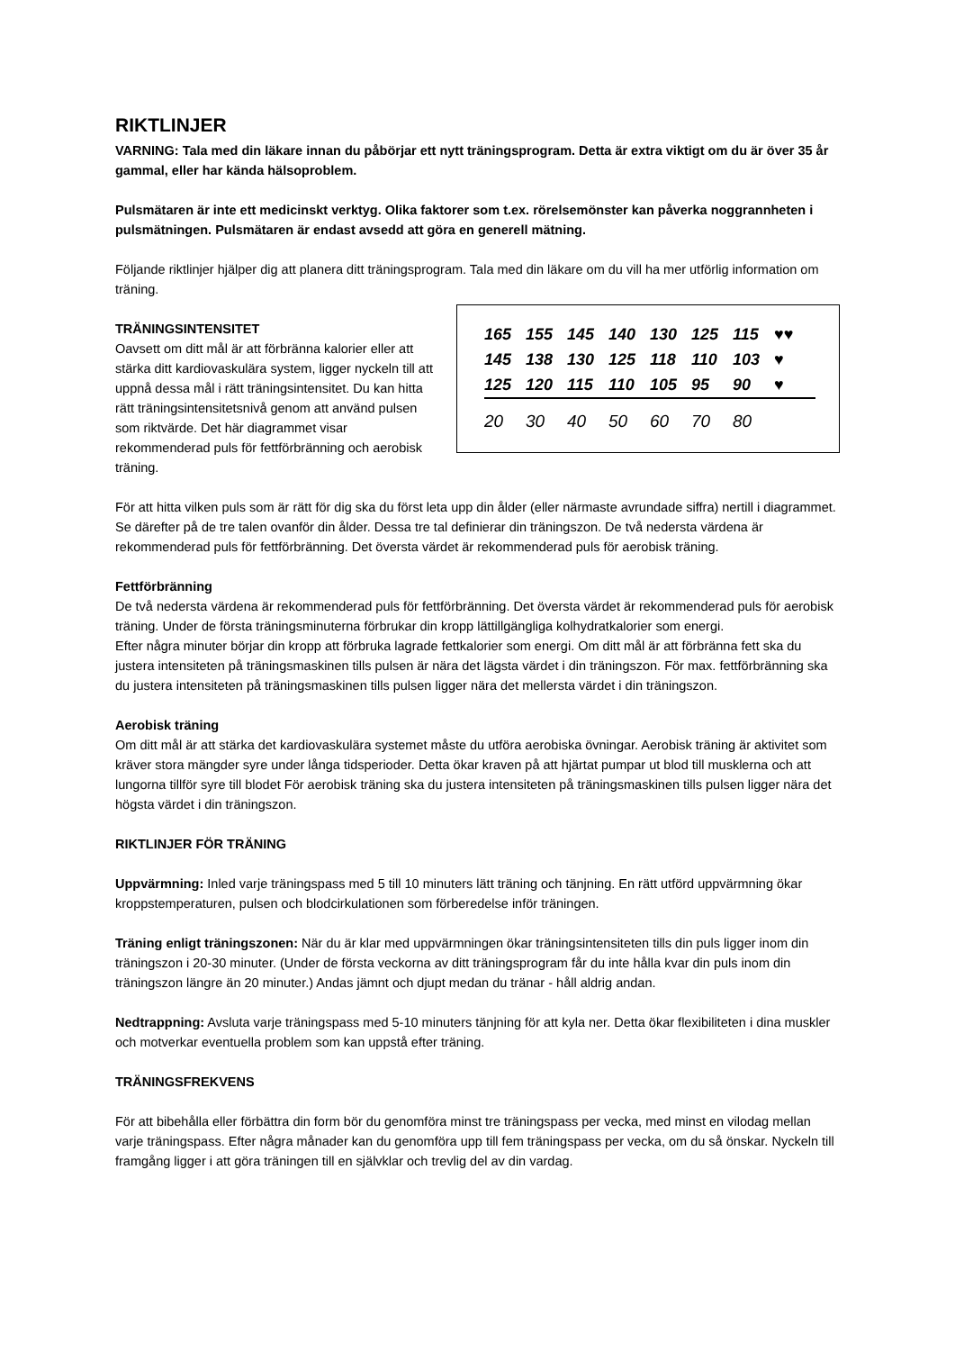RIKTLINJER
VARNING: Tala med din läkare innan du påbörjar ett nytt träningsprogram. Detta är extra viktigt om du är över 35 år gammal, eller har kända hälsoproblem.
Pulsmätaren är inte ett medicinskt verktyg. Olika faktorer som t.ex. rörelsemönster kan påverka noggrannheten i pulsmätningen. Pulsmätaren är endast avsedd att göra en generell mätning.
Följande riktlinjer hjälper dig att planera ditt träningsprogram. Tala med din läkare om du vill ha mer utförlig information om träning.
| 165 | 155 | 145 | 140 | 130 | 125 | 115 | ♥♥ |
| 145 | 138 | 130 | 125 | 118 | 110 | 103 | ♥ |
| 125 | 120 | 115 | 110 | 105 | 95 | 90 | ♥ |
| 20 | 30 | 40 | 50 | 60 | 70 | 80 | |
TRÄNINGSINTENSITET
Oavsett om ditt mål är att förbränna kalorier eller att stärka ditt kardiovaskulära system, ligger nyckeln till att uppnå dessa mål i rätt träningsintensitet. Du kan hitta rätt träningsintensitetsnivå genom att använd pulsen som riktvärde. Det här diagrammet visar rekommenderad puls för fettförbränning och aerobisk träning.
För att hitta vilken puls som är rätt för dig ska du först leta upp din ålder (eller närmaste avrundade siffra) nertill i diagrammet. Se därefter på de tre talen ovanför din ålder. Dessa tre tal definierar din träningszon. De två nedersta värdena är rekommenderad puls för fettförbränning. Det översta värdet är rekommenderad puls för aerobisk träning.
Fettförbränning
De två nedersta värdena är rekommenderad puls för fettförbränning. Det översta värdet är rekommenderad puls för aerobisk träning. Under de första träningsminuterna förbrukar din kropp lättillgängliga kolhydratkalorier som energi.
Efter några minuter börjar din kropp att förbruka lagrade fettkalorier som energi. Om ditt mål är att förbränna fett ska du justera intensiteten på träningsmaskinen tills pulsen är nära det lägsta värdet i din träningszon. För max. fettförbränning ska du justera intensiteten på träningsmaskinen tills pulsen ligger nära det mellersta värdet i din träningszon.
Aerobisk träning
Om ditt mål är att stärka det kardiovaskulära systemet måste du utföra aerobiska övningar. Aerobisk träning är aktivitet som kräver stora mängder syre under långa tidsperioder. Detta ökar kraven på att hjärtat pumpar ut blod till musklerna och att lungorna tillför syre till blodet För aerobisk träning ska du justera intensiteten på träningsmaskinen tills pulsen ligger nära det högsta värdet i din träningszon.
RIKTLINJER FÖR TRÄNING
Uppvärmning: Inled varje träningspass med 5 till 10 minuters lätt träning och tänjning. En rätt utförd uppvärmning ökar kroppstemperaturen, pulsen och blodcirkulationen som förberedelse inför träningen.
Träning enligt träningszonen: När du är klar med uppvärmningen ökar träningsintensiteten tills din puls ligger inom din träningszon i 20-30 minuter. (Under de första veckorna av ditt träningsprogram får du inte hålla kvar din puls inom din träningszon längre än 20 minuter.) Andas jämnt och djupt medan du tränar - håll aldrig andan.
Nedtrappning: Avsluta varje träningspass med 5-10 minuters tänjning för att kyla ner. Detta ökar flexibiliteten i dina muskler och motverkar eventuella problem som kan uppstå efter träning.
TRÄNINGSFREKVENS
För att bibehålla eller förbättra din form bör du genomföra minst tre träningspass per vecka, med minst en vilodag mellan varje träningspass. Efter några månader kan du genomföra upp till fem träningspass per vecka, om du så önskar. Nyckeln till framgång ligger i att göra träningen till en självklar och trevlig del av din vardag.